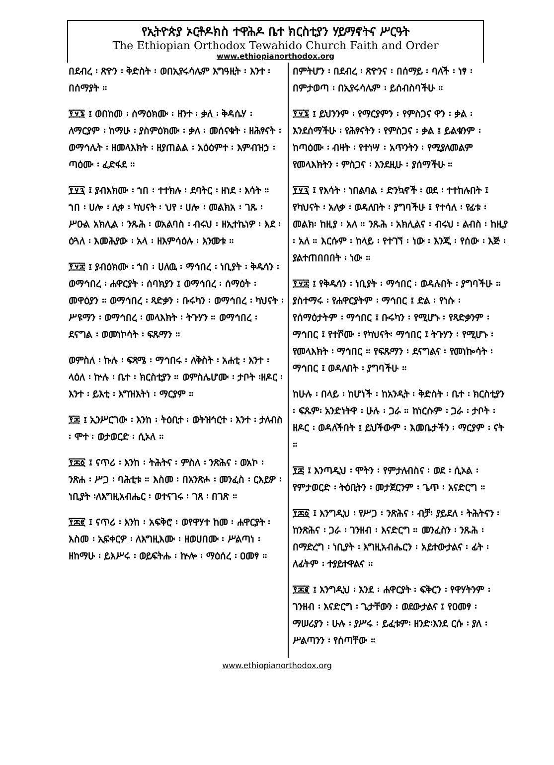የኢትዮጵያ ኦርቶዶክስ ተዋሕዶ ቤተ ክርስቲያን ሃይማኖትና ሥርዓት
The Ethiopian Orthodox Tewahido Church Faith and Order
www.ethiopianorthodox.org
በደብረ ፡ ጽዮን ፡ ቅድስት ፡ ወበኢየሩሳሌም እግዓዚት ፡ እንተ ፡ በሰማያት ።
፻፶፮ ፤ ወበከመ ፡ ሰማዕክሙ ፡ ዘንተ ፡ ቃለ ፡ ቅዳሴሃ ፡ ለማርያም ፡ ከማሁ ፡ ያስምዕክሙ ፡ ቃለ ፡ መሰናቁት ፡ ዘሕፃናት ፡ ወማኅሌት ፡ ዘመላእክት ፡ ዘያጠልል ፡ አዕዕምተ ፡ እምብዝኃ ፡ ጣዕሙ ፡ ፈድፋደ ።
፻፶፯ ፤ ያብእክሙ ፡ ኀበ ፡ ተተክሉ ፡ ደባትር ፡ ዘነደ ፡ እሳት ። ኀበ ፡ ሀሎ ፡ ሊቀ ፡ ካህናት ፡ ህየ ፡ ሀሎ ፡ መልክአ ፡ ገጹ ፡ ሥዑል አክሊል ፡ ንጹሕ ፡ ወአልባስ ፡ ብሩህ ፡ ዘኢተኬነዎ ፡ እደ ፡ ዕጓለ ፡ እመሕያው ፡ አላ ፡ ዘእምሳዕሉ ፡ እንመቱ ።
፻፶፰ ፤ ያብዕክሙ ፡ ኀበ ፡ ሀለዉ ፡ ማኅበረ ፡ ነቢያት ፡ ቅዱሳን ፡ ወማኅበረ ፡ ሐዋርያት ፡ ሰባክያን ፤ ወማኅበረ ፡ ሰማዕት ፡ መዋዕያን ። ወማኅበረ ፡ ጻድቃን ፡ ቡሩካን ፡ ወማኅበረ ፡ ካህናት ፡ ሥዩማን ፡ ወማኅበረ ፡ መላእክት ፡ ትጉሃን ። ወማኅበረ ፡ ደናግል ፡ ወመነኮሳት ፡ ፍጹማን ።
ወምስለ ፡ ኩሉ ፡ ፍጻሜ ፡ ማኅበሩ ፡ ለቅስት ፡ አሐቲ ፡ እንተ ፡ ላዕለ ፡ ኵሉ ፡ ቤተ ፡ ክርስቲያን ። ወምስሌሆሙ ፡ ታቦት ፡ዘዶር ፡ እንተ ፡ ይእቲ ፡ እግዝእትነ ፡ ማርያም ።
፻፷ ፤ ኢንሥርገው ፡ እንከ ፡ ትዕቢተ ፡ ወትዝኅርተ ፡ እንተ ፡ ታለብስ ፡ ሞተ ፡ ወታወርድ ፡ ሲኦለ ።
፻፷፩ ፤ ናጥሪ ፡ እንከ ፡ ትሕትና ፡ ምስለ ፡ ንጽሕና ፡ ወአኮ ፡ ንጽሐ ፡ ሥጋ ፡ ባሕቲቱ ። እስመ ፡ በአንጽሖ ፡ መንፈስ ፡ ርእይዎ ፡ ነቢያት ፡ለእግዚአብሔር ፡ ወተናገሩ ፡ ገጸ ፡ በገጽ ።
፻፷፪ ፤ ናጥሪ ፡ እንከ ፡ አፍቅሮ ፡ ወየዋሃተ ከመ ፡ ሐዋርያት ፡ እስመ ፡ ኢፍቀርዎ ፡ ለእግዚእሙ ፡ ዘወሀበሙ ፡ ሥልጣነ ፡ ዘከማሁ ፡ ይእሥሩ ፡ ወይፍትሑ ፡ ኵሎ ፡ ማዕሰረ ፡ ዐመፃ ።
በምትሆን ፡ በደብረ ፡ ጽዮንና ፡ በሰማይ ፡ ባለች ፡ ነፃ ፡ በምታወጣ ፡ በኢየሩሳሌም ፡ ይሰብስባችሁ ።
፻፶፮ ፤ ይህንንም ፡ የማርያምን ፡ የምስጋና ዋን ፡ ቃል ፡ እንደሰማችሁ ፡ የሕፃናትን ፡ የምስጋና ፡ ቃል ፤ ይልቁንም ፡ ከጣዕሙ ፡ ብዛት ፡ የተነሣ ፡ አጥንትን ፡ የሚያለመልም የመላእክትን ፡ ምስጋና ፡ እንደዚሁ ፡ ያሰማችሁ ።
፻፶፯ ፤ የእሳት ፡ ነበልባል ፡ ድንኳኖች ፡ ወደ ፡ ተተከሉበት ፤ የካህናት ፡ አለቃ ፡ ወዳለበት ፡ ያግባችሁ ፤ የተሳለ ፡ የፊቱ ፡ መልክ፡ ከዚያ ፡ አለ ። ንጹሕ ፡ አክሊልና ፡ ብሩህ ፡ ልብስ ፡ ከዚያ ፡ አለ ። እርሱም ፡ ከላይ ፡ የተገኘ ፡ ነው ፡ እንጂ ፡ የሰው ፡ እጅ ፡ ያልተጠበበበት ፡ ነው ።
፻፶፰ ፤ የቅዱሳን ፡ ነቢያት ፡ ማኅበር ፡ ወዳሉበት ፡ ያግባችሁ ። ያስተማሩ ፡ የሐዋርያትም ፡ ማኅበር ፤ ድል ፡ የነሱ ፡ የሰማዕታትም ፡ ማኅበር ፤ ቡሩካን ፡ የሚሆኑ ፡ የጻድቃንም ፡ ማኅበር ፤ የተሾሙ ፡ የካህናት፡ ማኅበር ፤ ትጉሃን ፡ የሚሆኑ ፡ የመላእክት ፡ ማኅበር ። የፍጹማን ፡ ደናግልና ፡ የመነኰሳት ፡ ማኅበር ፤ ወዳለበት ፡ ያግባችሁ ።
ከሁሉ ፡ በላይ ፡ ከሆነች ፡ ከአንዲት ፡ ቅድስት ፡ ቤተ ፡ ክርስቲያን ፡ ፍጹም፡ አንድነትዋ ፡ ሁሉ ፡ ጋራ ። ከነርሱም ፡ ጋራ ፡ ታቦት ፡ ዘዶር ፡ ወዳለችበት ፤ ይህችውም ፡ እመቤታችን ፡ ማርያም ፡ ናት ።
፻፷ ፤ እንጣዲህ ፡ ሞትን ፡ የምታለብስና ፡ ወደ ፡ ሲኦል ፡ የምታወርድ ፡ ትዕቢትን ፡ መታጀርንም ፡ ጌጥ ፡ አናድርግ ።
፻፷፩ ፤ እንግዲህ ፡ የሥጋ ፡ ንጽሕና ፡ ብቻ፡ ያይደለ ፡ ትሕትናን ፡ ከንጽሕና ፡ ጋራ ፡ ገንዘብ ፡ እናድርግ ። መንፈስን ፡ ንጹሕ ፡በማድረግ ፡ ነቢያት ፡ እግዚአብሔርን ፡ አይተውታልና ፡ ፊት ፡ ለፊትም ፡ ተያይተዋልና ።
፻፷፪ ፤ እንግዲህ ፡ እንደ ፡ ሐዋርያት ፡ ፍቅርን ፡ የዋሃትንም ፡ ገንዘብ ፡ እናድርግ ፡ ጌታቸውን ፡ ወደውታልና ፤ የዐመፃ ፡ ማሠሪያን ፡ ሁሉ ፡ ያሥሩ ፡ ይፈቱም፡ ዘንድ፡እንደ ርሱ ፡ ያለ ፡ ሥልጣንን ፡ የሰጣቸው ።
www.ethiopianorthodox.org